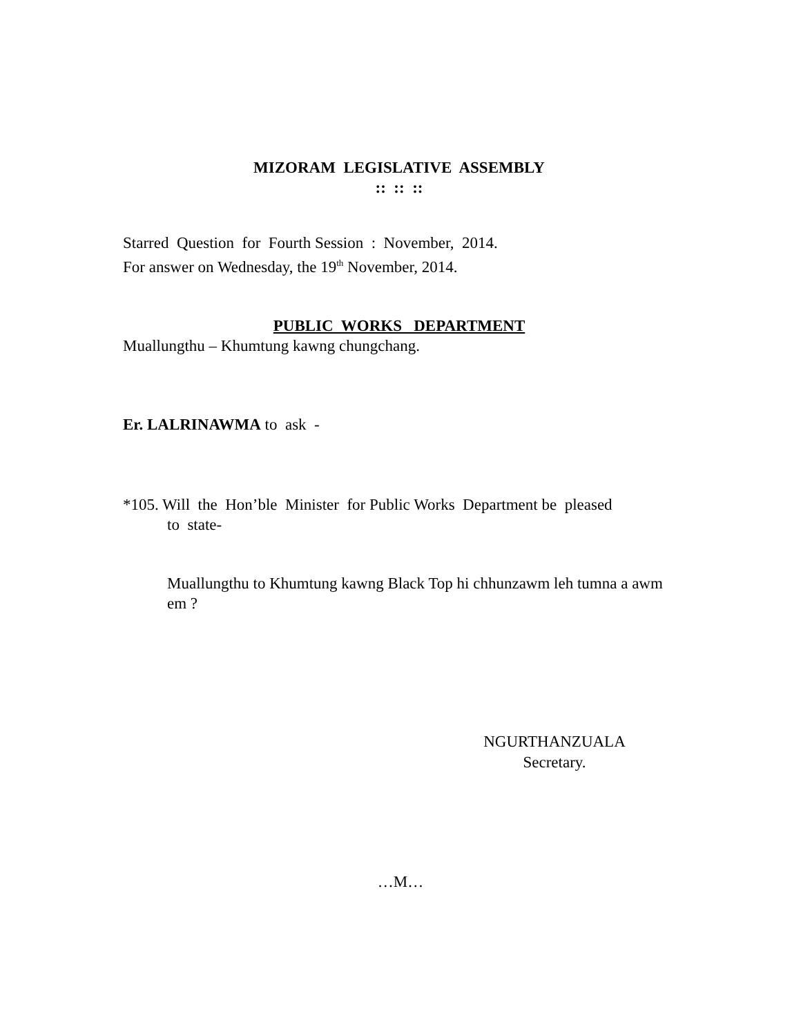MIZORAM LEGISLATIVE ASSEMBLY
:: :: ::
Starred Question for Fourth Session : November, 2014.
For answer on Wednesday, the 19<sup>th</sup> November, 2014.
PUBLIC WORKS DEPARTMENT
Muallungthu – Khumtung kawng chungchang.
Er. LALRINAWMA to ask -
*105. Will the Hon’ble Minister for Public Works Department be pleased
to state-
Muallungthu to Khumtung kawng Black Top hi chhunzawm leh tumna a awm em ?
NGURTHANZUALA
Secretary.
…M…